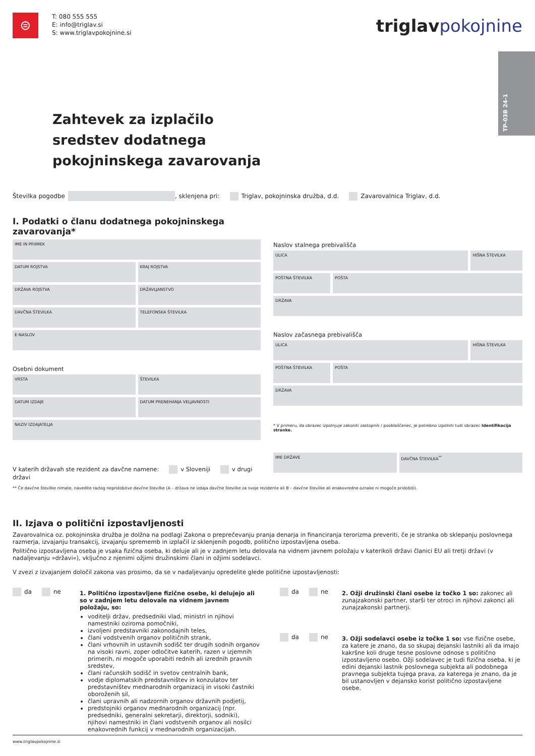⊜
T: 080 555 555
E: info@triglav.si
S: www.triglavpokojnine.si
triglavpokojnine
TP-03B 24-1
Zahtevek za izplačilo
sredstev dodatnega
pokojninskega zavarovanja
Številka pogodbe , sklenjena pri: Triglav, pokojninska družba, d.d. Zavarovalnica Triglav, d.d.
I. Podatki o članu dodatnega pokojninskega zavarovanja*
IME IN PRIIMEK
DATUM ROJSTVA KRAJ ROJSTVA
DRŽAVA ROJSTVA DRŽAVLJANSTVO
DAVČNA ŠTEVILKA TELEFONSKA ŠTEVILKA
E-NASLOV
Osebni dokument
VRSTA ŠTEVILKA
DATUM IZDAJE DATUM PRENEHANJA VELJAVNOSTI
NAZIV IZDAJATELJA
V katerih državah ste rezident za davčne namene: v Sloveniji v drugi državi
Naslov stalnega prebivališča
ULICA HIŠNA ŠTEVILKA
POŠTNA ŠTEVILKA POŠTA
DRŽAVA
Naslov začasnega prebivališča
ULICA HIŠNA ŠTEVILKA
POŠTNA ŠTEVILKA POŠTA
DRŽAVA
* V primeru, da obrazec izpolnjuje zakoniti zastopnik / pooblaščenec, je potrebno izpolniti tudi obrazec Identifikacija stranke.
IME DRŽAVE DAVČNA ŠTEVILKA<sup>**</sup>
** Če davčne številke nimate, navedite razlog nepridobitve davčne številke (A – država ne izdaja davčne številke za svoje rezidente ali B – davčne številke ali enakovredne oznake ni mogoče pridobiti).
II. Izjava o politični izpostavljenosti
Zavarovalnica oz. pokojninska družba je dolžna na podlagi Zakona o preprečevanju pranja denarja in financiranja terorizma preveriti, če je stranka ob sklepanju poslovnega razmerja, izvajanju transakcij, izvajanju sprememb in izplačil iz sklenjenih pogodb, politično izpostavljena oseba.
Politično izpostavljena oseba je vsaka fizična oseba, ki deluje ali je v zadnjem letu delovala na vidnem javnem položaju v katerikoli državi članici EU ali tretji državi (v nadaljevanju »državi«), vključno z njenimi ožjimi družinskimi člani in ožjimi sodelavci.
V zvezi z izvajanjem določil zakona vas prosimo, da se v nadaljevanju opredelite glede politične izpostavljenosti:
da ne
1. Politično izpostavljene fizične osebe, ki delujejo ali so v zadnjem letu delovale na vidnem javnem položaju, so:
voditelji držav, predsedniki vlad, ministri in njihovi namestniki oziroma pomočniki,
izvoljeni predstavniki zakonodajnih teles,
člani vodstvenih organov političnih strank,
člani vrhovnih in ustavnih sodišč ter drugih sodnih organov na visoki ravni, zoper odločitve katerih, razen v izjemnih primerih, ni mogoče uporabiti rednih ali izrednih pravnih sredstev,
člani računskih sodišč in svetov centralnih bank,
vodje diplomatskih predstavništev in konzulatov ter predstavništev mednarodnih organizacij in visoki častniki oboroženih sil,
člani upravnih ali nadzornih organov državnih podjetij,
predstojniki organov mednarodnih organizacij (npr. predsedniki, generalni sekretarji, direktorji, sodniki), njihovi namestniki in člani vodstvenih organov ali nosilci enakovrednih funkcij v mednarodnih organizacijah.
da ne
2. Ožji družinski člani osebe iz točko 1 so: zakonec ali zunajzakonski partner, starši ter otroci in njihovi zakonci ali zunajzakonski partnerji.
da ne
3. Ožji sodelavci osebe iz točke 1 so: vse fizične osebe, za katere je znano, da so skupaj dejanski lastniki ali da imajo kakršne koli druge tesne poslovne odnose s politično izpostavljeno osebo. Ožji sodelavec je tudi fizična oseba, ki je edini dejanski lastnik poslovnega subjekta ali podobnega pravnega subjekta tujega prava, za katerega je znano, da je bil ustanovljen v dejansko korist politično izpostavljene osebe.
www.triglavpokojnine.si